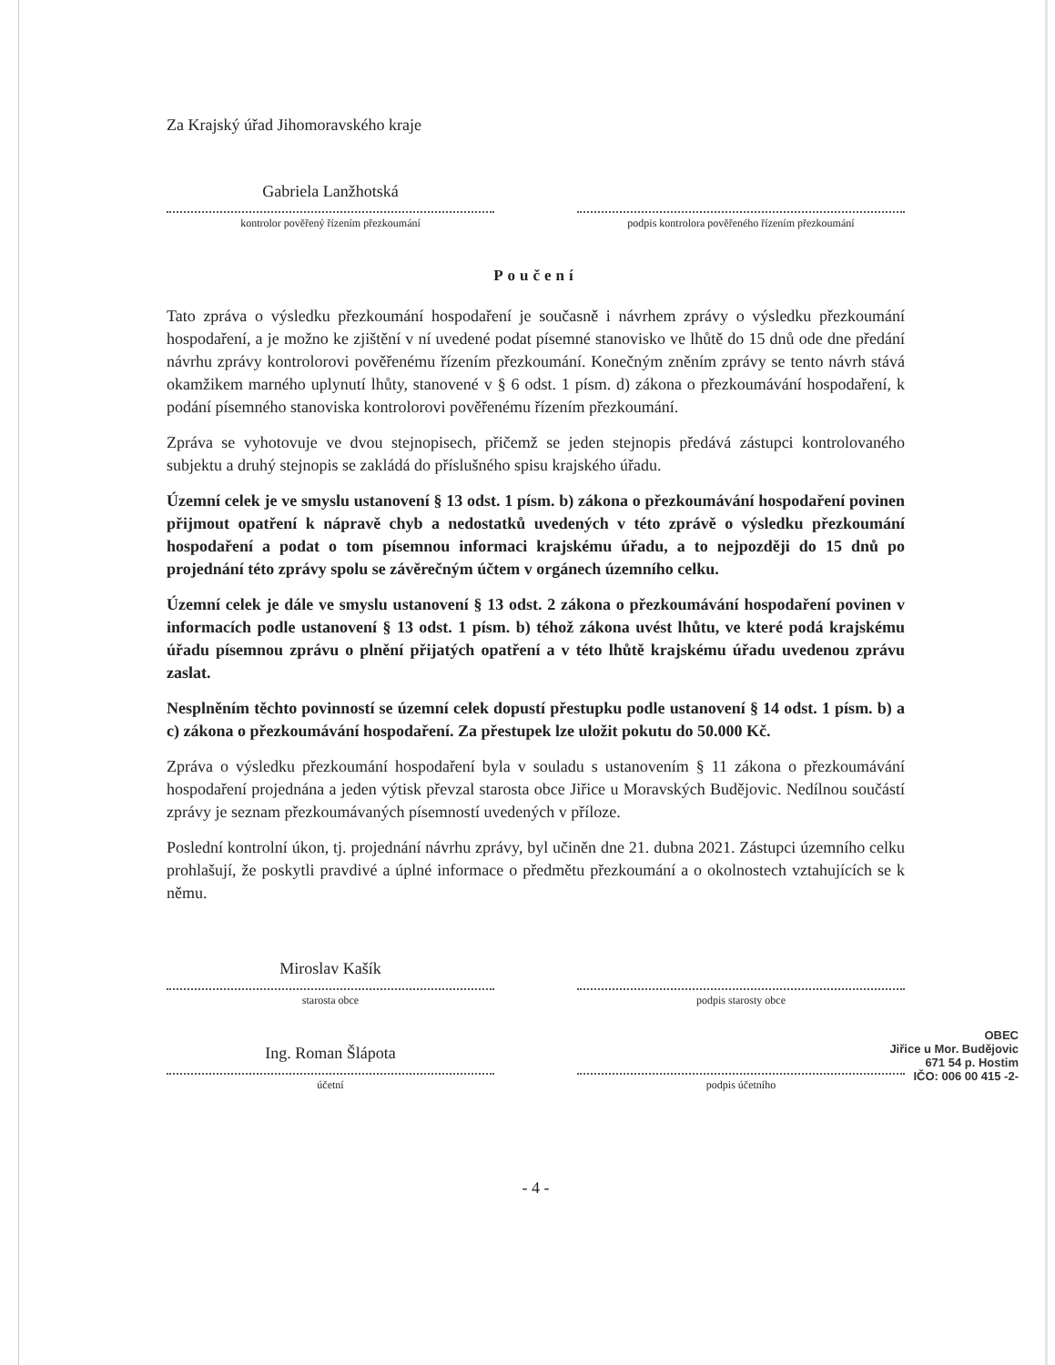Za Krajský úřad Jihomoravského kraje
Gabriela Lanžhotská
kontrolor pověřený řízením přezkoumání
podpis kontrolora pověřeného řízením přezkoumání
Poučení
Tato zpráva o výsledku přezkoumání hospodaření je současně i návrhem zprávy o výsledku přezkoumání hospodaření, a je možno ke zjištění v ní uvedené podat písemné stanovisko ve lhůtě do 15 dnů ode dne předání návrhu zprávy kontrolorovi pověřenému řízením přezkoumání. Konečným zněním zprávy se tento návrh stává okamžikem marného uplynutí lhůty, stanovené v § 6 odst. 1 písm. d) zákona o přezkoumávání hospodaření, k podání písemného stanoviska kontrolorovi pověřenému řízením přezkoumání.
Zpráva se vyhotovuje ve dvou stejnopisech, přičemž se jeden stejnopis předává zástupci kontrolovaného subjektu a druhý stejnopis se zakládá do příslušného spisu krajského úřadu.
Územní celek je ve smyslu ustanovení § 13 odst. 1 písm. b) zákona o přezkoumávání hospodaření povinen přijmout opatření k nápravě chyb a nedostatků uvedených v této zprávě o výsledku přezkoumání hospodaření a podat o tom písemnou informaci krajskému úřadu, a to nejpozději do 15 dnů po projednání této zprávy spolu se závěrečným účtem v orgánech územního celku.
Územní celek je dále ve smyslu ustanovení § 13 odst. 2 zákona o přezkoumávání hospodaření povinen v informacích podle ustanovení § 13 odst. 1 písm. b) téhož zákona uvést lhůtu, ve které podá krajskému úřadu písemnou zprávu o plnění přijatých opatření a v této lhůtě krajskému úřadu uvedenou zprávu zaslat.
Nesplněním těchto povinností se územní celek dopustí přestupku podle ustanovení § 14 odst. 1 písm. b) a c) zákona o přezkoumávání hospodaření. Za přestupek lze uložit pokutu do 50.000 Kč.
Zpráva o výsledku přezkoumání hospodaření byla v souladu s ustanovením § 11 zákona o přezkoumávání hospodaření projednána a jeden výtisk převzal starosta obce Jiřice u Moravských Budějovic. Nedílnou součástí zprávy je seznam přezkoumávaných písemností uvedených v příloze.
Poslední kontrolní úkon, tj. projednání návrhu zprávy, byl učiněn dne 21. dubna 2021. Zástupci územního celku prohlašují, že poskytli pravdivé a úplné informace o předmětu přezkoumání a o okolnostech vztahujících se k němu.
Miroslav Kašík
starosta obce
podpis starosty obce
Ing. Roman Šlápota
účetní
podpis účetního
- 4 -
OBEC
Jiřice u Mor. Budějovic
671 54 p. Hostim
IČO: 006 00 415 -2-